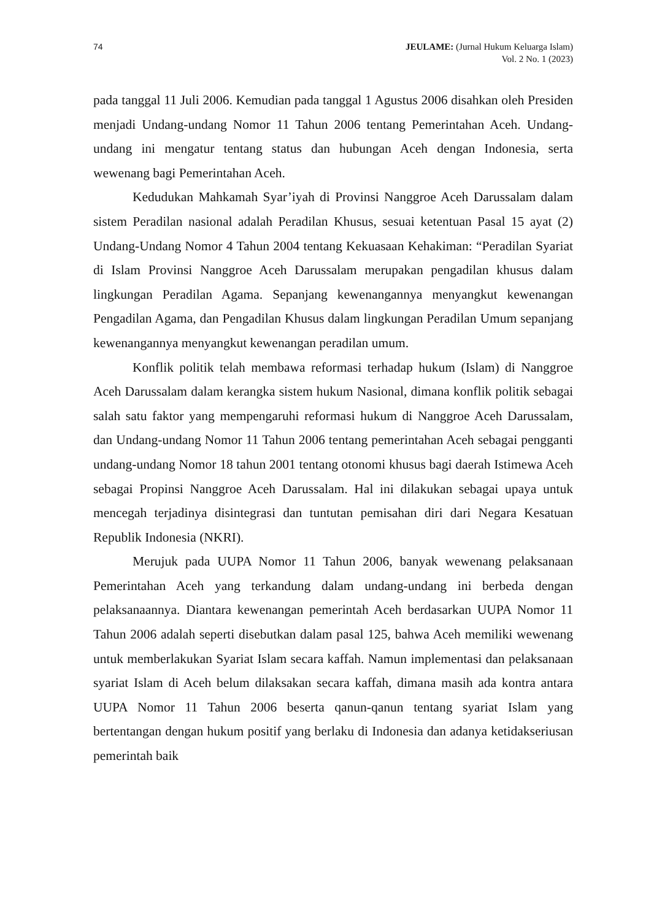74 JEULAME: (Jurnal Hukum Keluarga Islam)
Vol. 2 No. 1 (2023)
pada tanggal 11 Juli 2006. Kemudian pada tanggal 1 Agustus 2006 disahkan oleh Presiden menjadi Undang-undang Nomor 11 Tahun 2006 tentang Pemerintahan Aceh. Undang-undang ini mengatur tentang status dan hubungan Aceh dengan Indonesia, serta wewenang bagi Pemerintahan Aceh.
Kedudukan Mahkamah Syar’iyah di Provinsi Nanggroe Aceh Darussalam dalam sistem Peradilan nasional adalah Peradilan Khusus, sesuai ketentuan Pasal 15 ayat (2) Undang-Undang Nomor 4 Tahun 2004 tentang Kekuasaan Kehakiman: “Peradilan Syariat di Islam Provinsi Nanggroe Aceh Darussalam merupakan pengadilan khusus dalam lingkungan Peradilan Agama. Sepanjang kewenangannya menyangkut kewenangan Pengadilan Agama, dan Pengadilan Khusus dalam lingkungan Peradilan Umum sepanjang kewenangannya menyangkut kewenangan peradilan umum.
Konflik politik telah membawa reformasi terhadap hukum (Islam) di Nanggroe Aceh Darussalam dalam kerangka sistem hukum Nasional, dimana konflik politik sebagai salah satu faktor yang mempengaruhi reformasi hukum di Nanggroe Aceh Darussalam, dan Undang-undang Nomor 11 Tahun 2006 tentang pemerintahan Aceh sebagai pengganti undang-undang Nomor 18 tahun 2001 tentang otonomi khusus bagi daerah Istimewa Aceh sebagai Propinsi Nanggroe Aceh Darussalam. Hal ini dilakukan sebagai upaya untuk mencegah terjadinya disintegrasi dan tuntutan pemisahan diri dari Negara Kesatuan Republik Indonesia (NKRI).
Merujuk pada UUPA Nomor 11 Tahun 2006, banyak wewenang pelaksanaan Pemerintahan Aceh yang terkandung dalam undang-undang ini berbeda dengan pelaksanaannya. Diantara kewenangan pemerintah Aceh berdasarkan UUPA Nomor 11 Tahun 2006 adalah seperti disebutkan dalam pasal 125, bahwa Aceh memiliki wewenang untuk memberlakukan Syariat Islam secara kaffah. Namun implementasi dan pelaksanaan syariat Islam di Aceh belum dilaksakan secara kaffah, dimana masih ada kontra antara UUPA Nomor 11 Tahun 2006 beserta qanun-qanun tentang syariat Islam yang bertentangan dengan hukum positif yang berlaku di Indonesia dan adanya ketidakseriusan pemerintah baik